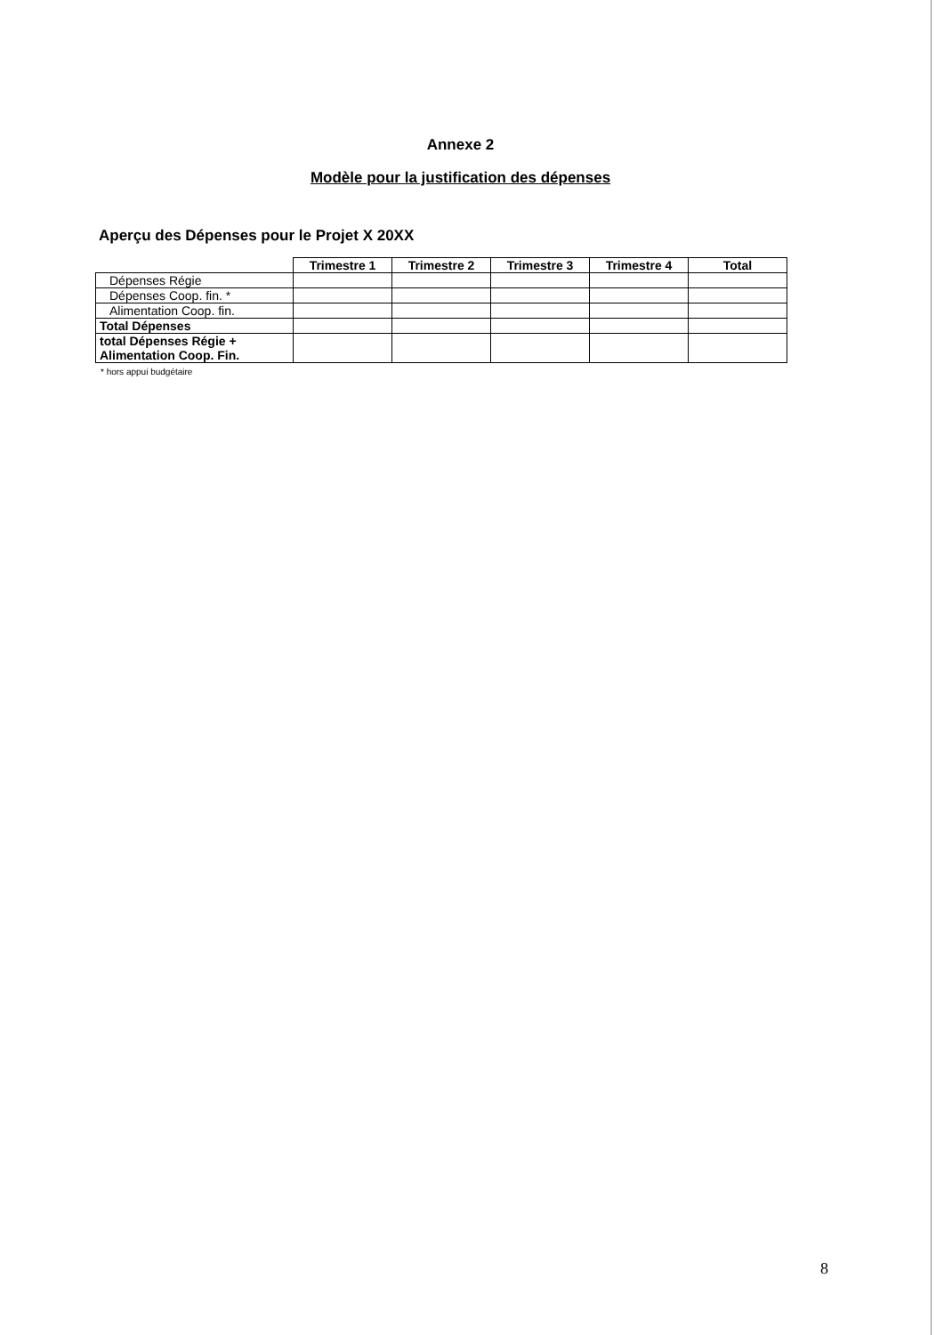Annexe 2
Modèle pour la justification des dépenses
Aperçu des Dépenses pour le Projet X 20XX
| | Trimestre 1 | Trimestre 2 | Trimestre 3 | Trimestre 4 | Total |
| Dépenses Régie | | | | | |
| Dépenses Coop. fin. * | | | | | |
| Alimentation Coop. fin. | | | | | |
| Total Dépenses | | | | | |
| total Dépenses Régie + Alimentation Coop. Fin. | | | | | |
* hors appui budgétaire
8